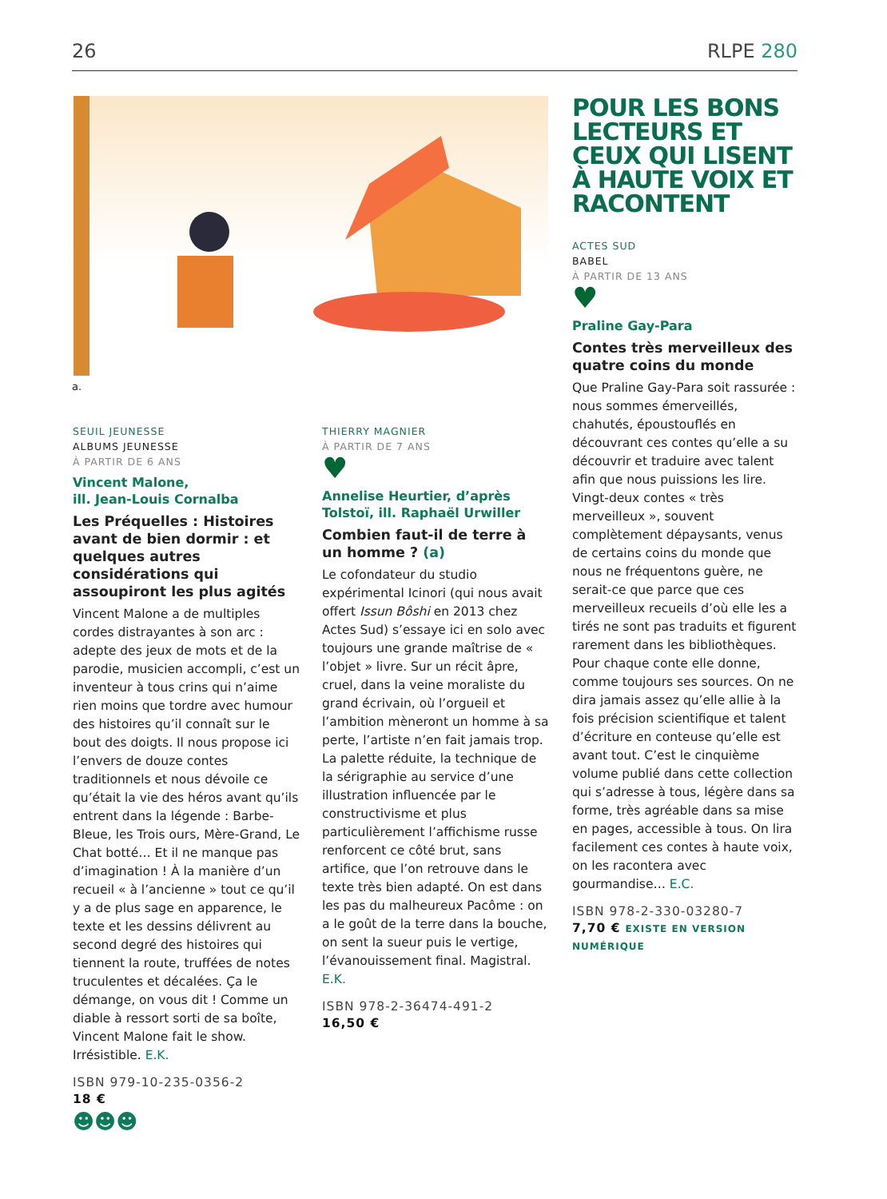26 RLPE 280
a.
SEUIL JEUNESSE
ALBUMS JEUNESSE
À PARTIR DE 6 ANS
Vincent Malone,
ill. Jean-Louis Cornalba
Les Préquelles : Histoires avant de bien dormir : et quelques autres considérations qui assoupiront les plus agités
Vincent Malone a de multiples cordes distrayantes à son arc : adepte des jeux de mots et de la parodie, musicien accompli, c’est un inventeur à tous crins qui n’aime rien moins que tordre avec humour des histoires qu’il connaît sur le bout des doigts. Il nous propose ici l’envers de douze contes traditionnels et nous dévoile ce qu’était la vie des héros avant qu’ils entrent dans la légende : Barbe-Bleue, les Trois ours, Mère-Grand, Le Chat botté… Et il ne manque pas d’imagination ! À la manière d’un recueil « à l’ancienne » tout ce qu’il y a de plus sage en apparence, le texte et les dessins délivrent au second degré des histoires qui tiennent la route, truffées de notes truculentes et décalées. Ça le démange, on vous dit ! Comme un diable à ressort sorti de sa boîte, Vincent Malone fait le show. Irrésistible. E.K.
ISBN 979-10-235-0356-2
18 €
☻☻☻
THIERRY MAGNIER
À PARTIR DE 7 ANS
♥
Annelise Heurtier, d’après Tolstoï, ill. Raphaël Urwiller
Combien faut-il de terre à un homme ? (a)
Le cofondateur du studio expérimental Icinori (qui nous avait offert Issun Bôshi en 2013 chez Actes Sud) s’essaye ici en solo avec toujours une grande maîtrise de « l’objet » livre. Sur un récit âpre, cruel, dans la veine moraliste du grand écrivain, où l’orgueil et l’ambition mèneront un homme à sa perte, l’artiste n’en fait jamais trop. La palette réduite, la technique de la sérigraphie au service d’une illustration influencée par le constructivisme et plus particulièrement l’affichisme russe renforcent ce côté brut, sans artifice, que l’on retrouve dans le texte très bien adapté. On est dans les pas du malheureux Pacôme : on a le goût de la terre dans la bouche, on sent la sueur puis le vertige, l’évanouissement final. Magistral. E.K.
ISBN 978-2-36474-491-2
16,50 €
POUR LES BONS LECTEURS ET CEUX QUI LISENT À HAUTE VOIX ET RACONTENT
ACTES SUD
BABEL
À PARTIR DE 13 ANS
♥
Praline Gay-Para
Contes très merveilleux des quatre coins du monde
Que Praline Gay-Para soit rassurée : nous sommes émerveillés, chahutés, époustouflés en découvrant ces contes qu’elle a su découvrir et traduire avec talent afin que nous puissions les lire. Vingt-deux contes « très merveilleux », souvent complètement dépaysants, venus de certains coins du monde que nous ne fréquentons guère, ne serait-ce que parce que ces merveilleux recueils d’où elle les a tirés ne sont pas traduits et figurent rarement dans les bibliothèques. Pour chaque conte elle donne, comme toujours ses sources. On ne dira jamais assez qu’elle allie à la fois précision scientifique et talent d’écriture en conteuse qu’elle est avant tout. C’est le cinquième volume publié dans cette collection qui s’adresse à tous, légère dans sa forme, très agréable dans sa mise en pages, accessible à tous. On lira facilement ces contes à haute voix, on les racontera avec gourmandise… E.C.
ISBN 978-2-330-03280-7
7,70 € EXISTE EN VERSION NUMÉRIQUE